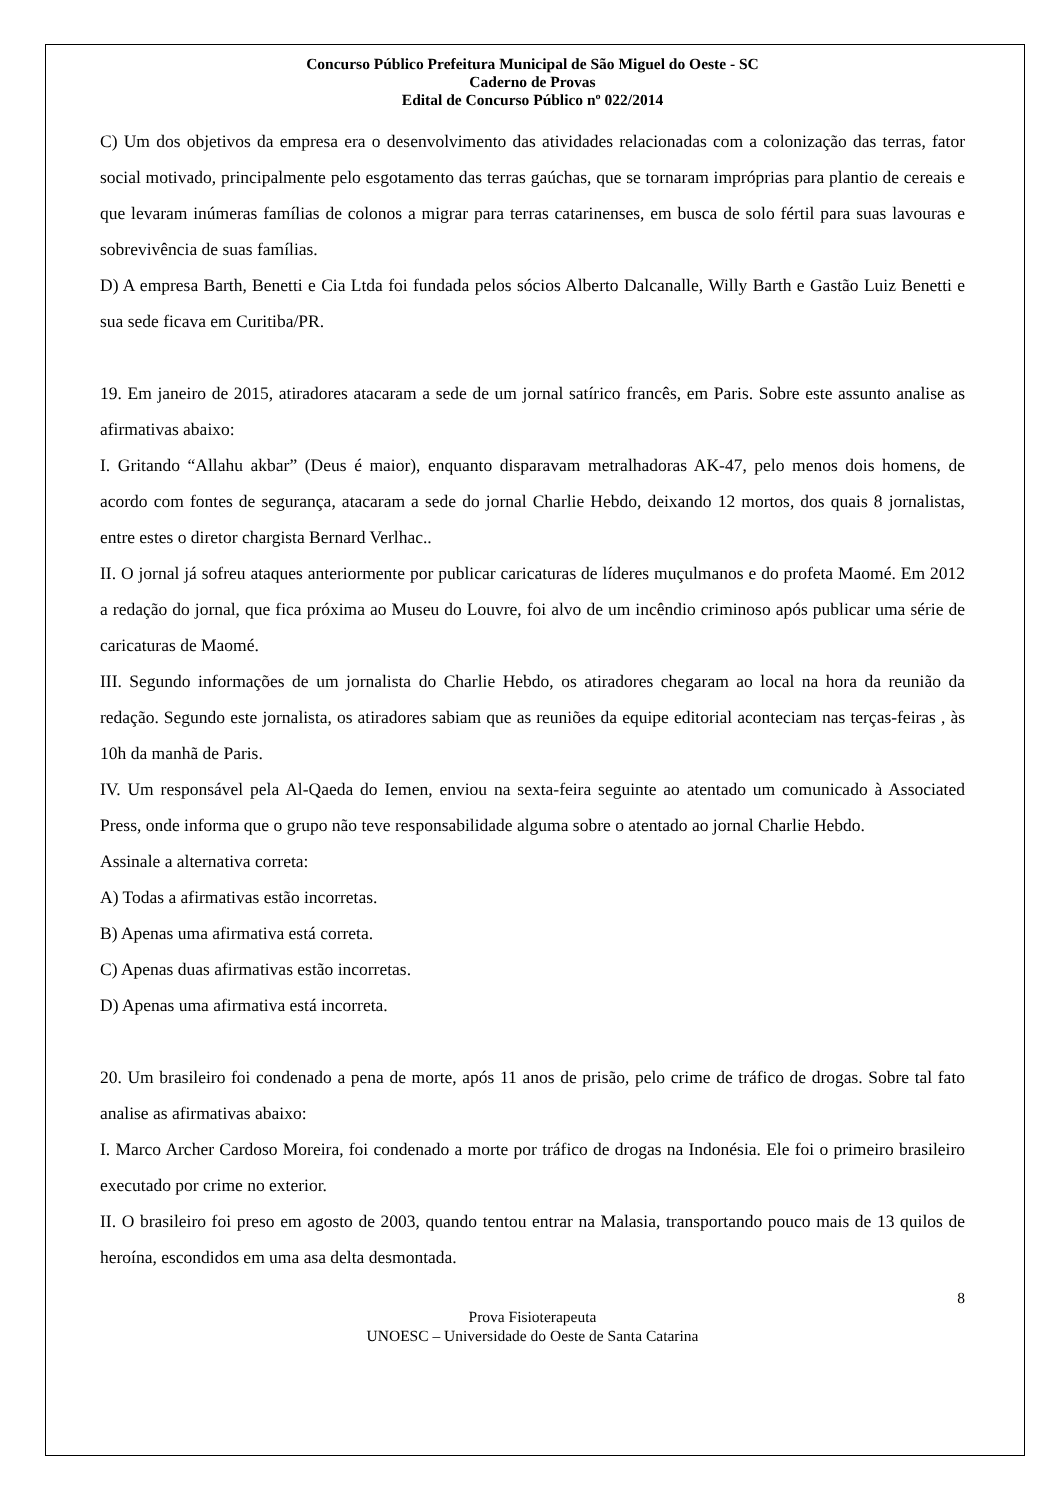Concurso Público Prefeitura Municipal de São Miguel do Oeste - SC
Caderno de Provas
Edital de Concurso Público nº 022/2014
C) Um dos objetivos da empresa era o desenvolvimento das atividades relacionadas com a colonização das terras, fator social motivado, principalmente pelo esgotamento das terras gaúchas, que se tornaram impróprias para plantio de cereais e que levaram inúmeras famílias de colonos a migrar para terras catarinenses, em busca de solo fértil para suas lavouras e sobrevivência de suas famílias.
D) A empresa Barth, Benetti e Cia Ltda foi fundada pelos sócios Alberto Dalcanalle, Willy Barth e Gastão Luiz Benetti e sua sede ficava em Curitiba/PR.
19. Em janeiro de 2015, atiradores atacaram a sede de um jornal satírico francês, em Paris. Sobre este assunto analise as afirmativas abaixo:
I. Gritando “Allahu akbar” (Deus é maior), enquanto disparavam metralhadoras AK-47, pelo menos dois homens, de acordo com fontes de segurança, atacaram a sede do jornal Charlie Hebdo, deixando 12 mortos, dos quais 8 jornalistas, entre estes o diretor chargista Bernard Verlhac..
II. O jornal já sofreu ataques anteriormente por publicar caricaturas de líderes muçulmanos e do profeta Maomé. Em 2012 a redação do jornal, que fica próxima ao Museu do Louvre, foi alvo de um incêndio criminoso após publicar uma série de caricaturas de Maomé.
III. Segundo informações de um jornalista do Charlie Hebdo, os atiradores chegaram ao local na hora da reunião da redação. Segundo este jornalista, os atiradores sabiam que as reuniões da equipe editorial aconteciam nas terças-feiras , às 10h da manhã de Paris.
IV. Um responsável pela Al-Qaeda do Iemen, enviou na sexta-feira seguinte ao atentado um comunicado à Associated Press, onde informa que o grupo não teve responsabilidade alguma sobre o atentado ao jornal Charlie Hebdo.
Assinale a alternativa correta:
A) Todas a afirmativas estão incorretas.
B) Apenas uma afirmativa está correta.
C) Apenas duas afirmativas estão incorretas.
D) Apenas uma afirmativa está incorreta.
20. Um brasileiro foi condenado a pena de morte, após 11 anos de prisão, pelo crime de tráfico de drogas. Sobre tal fato analise as afirmativas abaixo:
I. Marco Archer Cardoso Moreira, foi condenado a morte por tráfico de drogas na Indonésia. Ele foi o primeiro brasileiro executado por crime no exterior.
II. O brasileiro foi preso em agosto de 2003, quando tentou entrar na Malasia, transportando pouco mais de 13 quilos de heroína, escondidos em uma asa delta desmontada.
8
Prova Fisioterapeuta
UNOESC – Universidade do Oeste de Santa Catarina